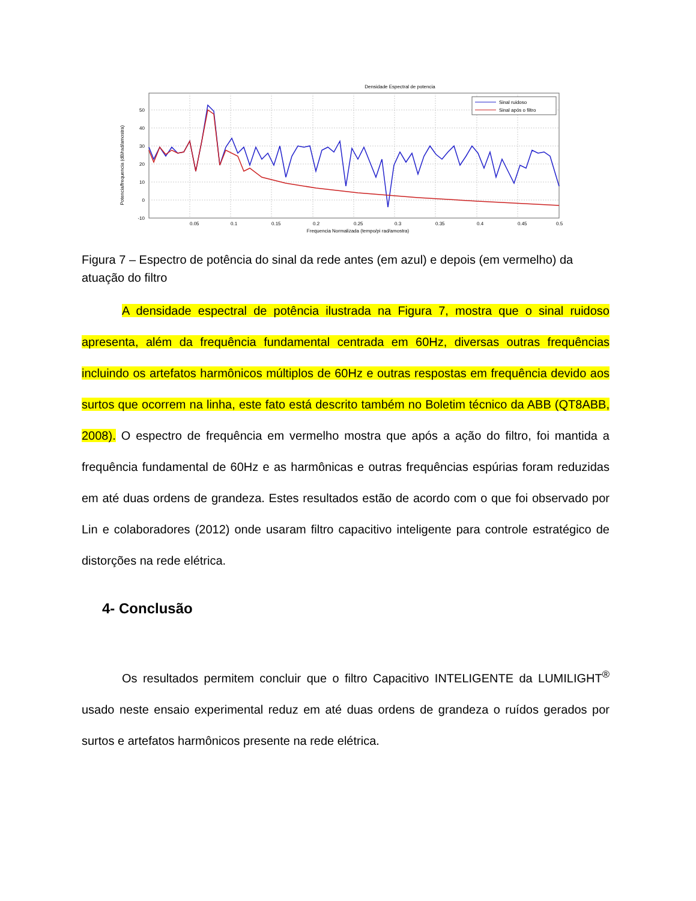Densidade Espectral de potencia
Sinal ruidoso
Sinal após o filtro
50
40
30
20
10
0
-10
0.05
0.1
0.15
0.2
0.25
0.3
0.35
0.4
0.45
0.5
Frequencia Normalizada (tempo/pi rad/amostra)
Potencia/frequencia (dB/rad/amostra)
Figura 7 – Espectro de potência do sinal da rede antes (em azul) e depois (em vermelho) da atuação do filtro
A densidade espectral de potência ilustrada na Figura 7, mostra que o sinal ruidoso apresenta, além da frequência fundamental centrada em 60Hz, diversas outras frequências incluindo os artefatos harmônicos múltiplos de 60Hz e outras respostas em frequência devido aos surtos que ocorrem na linha, este fato está descrito também no Boletim técnico da ABB (QT8ABB, 2008). O espectro de frequência em vermelho mostra que após a ação do filtro, foi mantida a frequência fundamental de 60Hz e as harmônicas e outras frequências espúrias foram reduzidas em até duas ordens de grandeza. Estes resultados estão de acordo com o que foi observado por Lin e colaboradores (2012) onde usaram filtro capacitivo inteligente para controle estratégico de distorções na rede elétrica.
4- Conclusão
Os resultados permitem concluir que o filtro Capacitivo INTELIGENTE da LUMILIGHT<sup>®</sup> usado neste ensaio experimental reduz em até duas ordens de grandeza o ruídos gerados por surtos e artefatos harmônicos presente na rede elétrica.